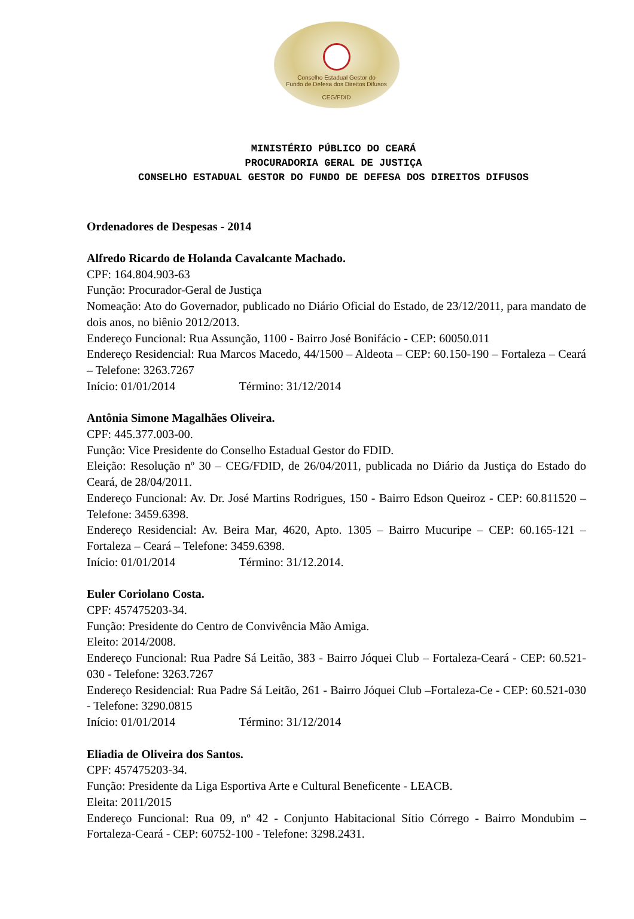Conselho Estadual Gestor do
Fundo de Defesa dos Direitos Difusos
CEG/FDID
MINISTÉRIO PÚBLICO DO CEARÁ
PROCURADORIA GERAL DE JUSTIÇA
CONSELHO ESTADUAL GESTOR DO FUNDO DE DEFESA DOS DIREITOS DIFUSOS
Ordenadores de Despesas - 2014
Alfredo Ricardo de Holanda Cavalcante Machado.
CPF: 164.804.903-63
Função: Procurador-Geral de Justiça
Nomeação: Ato do Governador, publicado no Diário Oficial do Estado, de 23/12/2011, para mandato de dois anos, no biênio 2012/2013.
Endereço Funcional: Rua Assunção, 1100 - Bairro José Bonifácio - CEP: 60050.011
Endereço Residencial: Rua Marcos Macedo, 44/1500 – Aldeota – CEP: 60.150-190 – Fortaleza – Ceará – Telefone: 3263.7267
Início: 01/01/2014 Término: 31/12/2014
Antônia Simone Magalhães Oliveira.
CPF: 445.377.003-00.
Função: Vice Presidente do Conselho Estadual Gestor do FDID.
Eleição: Resolução nº 30 – CEG/FDID, de 26/04/2011, publicada no Diário da Justiça do Estado do Ceará, de 28/04/2011.
Endereço Funcional: Av. Dr. José Martins Rodrigues, 150 - Bairro Edson Queiroz - CEP: 60.811520 – Telefone: 3459.6398.
Endereço Residencial: Av. Beira Mar, 4620, Apto. 1305 – Bairro Mucuripe – CEP: 60.165-121 – Fortaleza – Ceará – Telefone: 3459.6398.
Início: 01/01/2014 Término: 31/12.2014.
Euler Coriolano Costa.
CPF: 457475203-34.
Função: Presidente do Centro de Convivência Mão Amiga.
Eleito: 2014/2008.
Endereço Funcional: Rua Padre Sá Leitão, 383 - Bairro Jóquei Club – Fortaleza-Ceará - CEP: 60.521-030 - Telefone: 3263.7267
Endereço Residencial: Rua Padre Sá Leitão, 261 - Bairro Jóquei Club –Fortaleza-Ce - CEP: 60.521-030 - Telefone: 3290.0815
Início: 01/01/2014 Término: 31/12/2014
Eliadia de Oliveira dos Santos.
CPF: 457475203-34.
Função: Presidente da Liga Esportiva Arte e Cultural Beneficente - LEACB.
Eleita: 2011/2015
Endereço Funcional: Rua 09, nº 42 - Conjunto Habitacional Sítio Córrego - Bairro Mondubim – Fortaleza-Ceará - CEP: 60752-100 - Telefone: 3298.2431.